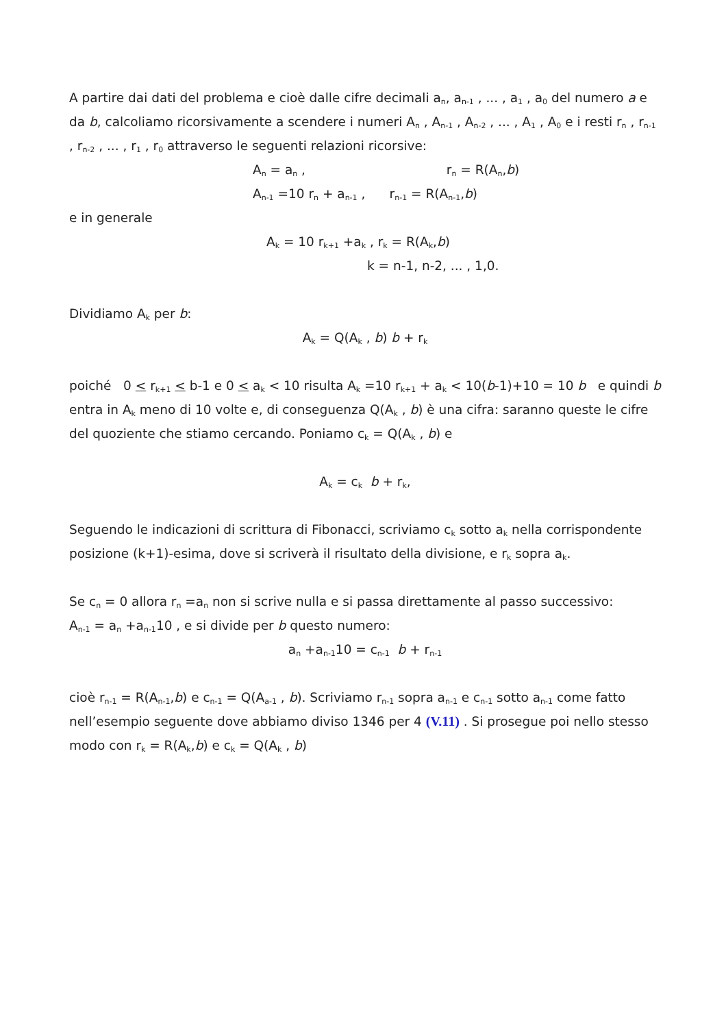A partire dai dati del problema e cioè dalle cifre decimali a<sub>n</sub>, a<sub>n-1</sub> , ... , a<sub>1</sub> , a<sub>0</sub> del numero a e da b, calcoliamo ricorsivamente a scendere i numeri A<sub>n</sub> , A<sub>n-1</sub> , A<sub>n-2</sub> , ... , A<sub>1</sub> , A<sub>0</sub> e i resti r<sub>n</sub> , r<sub>n-1</sub> , r<sub>n-2</sub> , ... , r<sub>1</sub> , r<sub>0</sub> attraverso le seguenti relazioni ricorsive:
A<sub>n</sub> = a<sub>n</sub> , r<sub>n</sub> = R(A<sub>n</sub>,b)
A<sub>n-1</sub> =10 r<sub>n</sub> + a<sub>n-1</sub> , r<sub>n-1</sub> = R(A<sub>n-1</sub>,b)
e in generale
A<sub>k</sub> = 10 r<sub>k+1</sub> +a<sub>k</sub> , r<sub>k</sub> = R(A<sub>k</sub>,b)
k = n-1, n-2, ... , 1,0.
Dividiamo A<sub>k</sub> per b:
A<sub>k</sub> = Q(A<sub>k</sub> , b) b + r<sub>k</sub>
poiché 0 < r<sub>k+1</sub> < b-1 e 0 < a<sub>k</sub> < 10 risulta A<sub>k</sub> =10 r<sub>k+1</sub> + a<sub>k</sub> < 10(b-1)+10 = 10 b e quindi b entra in A<sub>k</sub> meno di 10 volte e, di conseguenza Q(A<sub>k</sub> , b) è una cifra: saranno queste le cifre del quoziente che stiamo cercando. Poniamo c<sub>k</sub> = Q(A<sub>k</sub> , b) e
A<sub>k</sub> = c<sub>k</sub> b + r<sub>k</sub>,
Seguendo le indicazioni di scrittura di Fibonacci, scriviamo c<sub>k</sub> sotto a<sub>k</sub> nella corrispondente posizione (k+1)-esima, dove si scriverà il risultato della divisione, e r<sub>k</sub> sopra a<sub>k</sub>.
Se c<sub>n</sub> = 0 allora r<sub>n</sub> =a<sub>n</sub> non si scrive nulla e si passa direttamente al passo successivo:
A<sub>n-1</sub> = a<sub>n</sub> +a<sub>n-1</sub>10 , e si divide per b questo numero:
a<sub>n</sub> +a<sub>n-1</sub>10 = c<sub>n-1</sub> b + r<sub>n-1</sub>
cioè r<sub>n-1</sub> = R(A<sub>n-1</sub>,b) e c<sub>n-1</sub> = Q(A<sub>a-1</sub> , b). Scriviamo r<sub>n-1</sub> sopra a<sub>n-1</sub> e c<sub>n-1</sub> sotto a<sub>n-1</sub> come fatto nell’esempio seguente dove abbiamo diviso 1346 per 4 (V.11) . Si prosegue poi nello stesso modo con r<sub>k</sub> = R(A<sub>k</sub>,b) e c<sub>k</sub> = Q(A<sub>k</sub> , b)